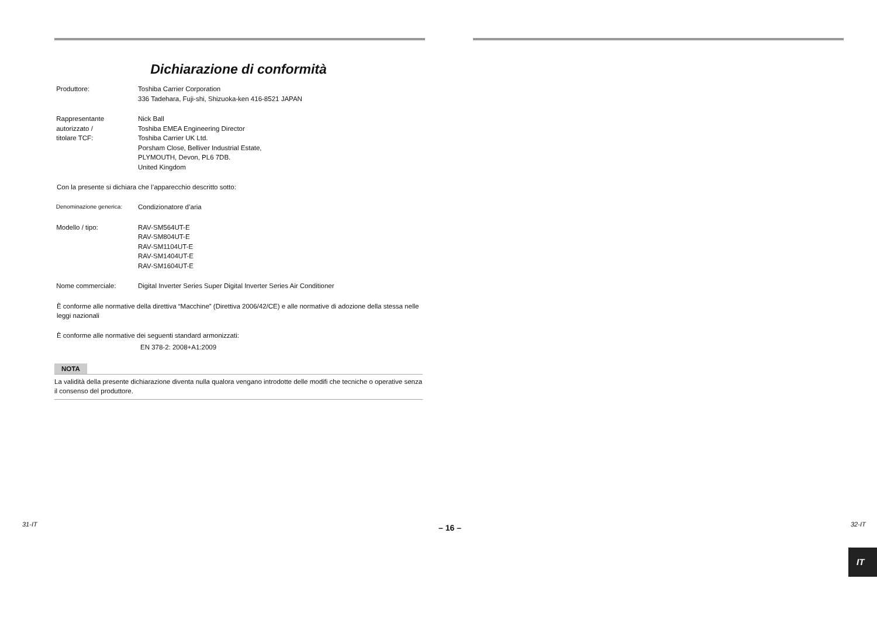Dichiarazione di conformità
Produttore: Toshiba Carrier Corporation
336 Tadehara, Fuji-shi, Shizuoka-ken 416-8521 JAPAN
Rappresentante
autorizzato /
titolare TCF:
Nick Ball
Toshiba EMEA Engineering Director
Toshiba Carrier UK Ltd.
Porsham Close, Belliver Industrial Estate,
PLYMOUTH, Devon, PL6 7DB.
United Kingdom
Con la presente si dichiara che l’apparecchio descritto sotto:
Denominazione generica:
Condizionatore d’aria
Modello / tipo: RAV-SM564UT-E
RAV-SM804UT-E
RAV-SM1104UT-E
RAV-SM1404UT-E
RAV-SM1604UT-E
Nome commerciale: Digital Inverter Series Super Digital Inverter Series Air Conditioner
È conforme alle normative della direttiva “Macchine” (Direttiva 2006/42/CE) e alle normative di adozione della stessa nelle leggi nazionali
È conforme alle normative dei seguenti standard armonizzati:
EN 378-2: 2008+A1:2009
NOTA
La validità della presente dichiarazione diventa nulla qualora vengano introdotte delle modifi che tecniche o operative senza il consenso del produttore.
31-IT – 16 –
IT
32-IT